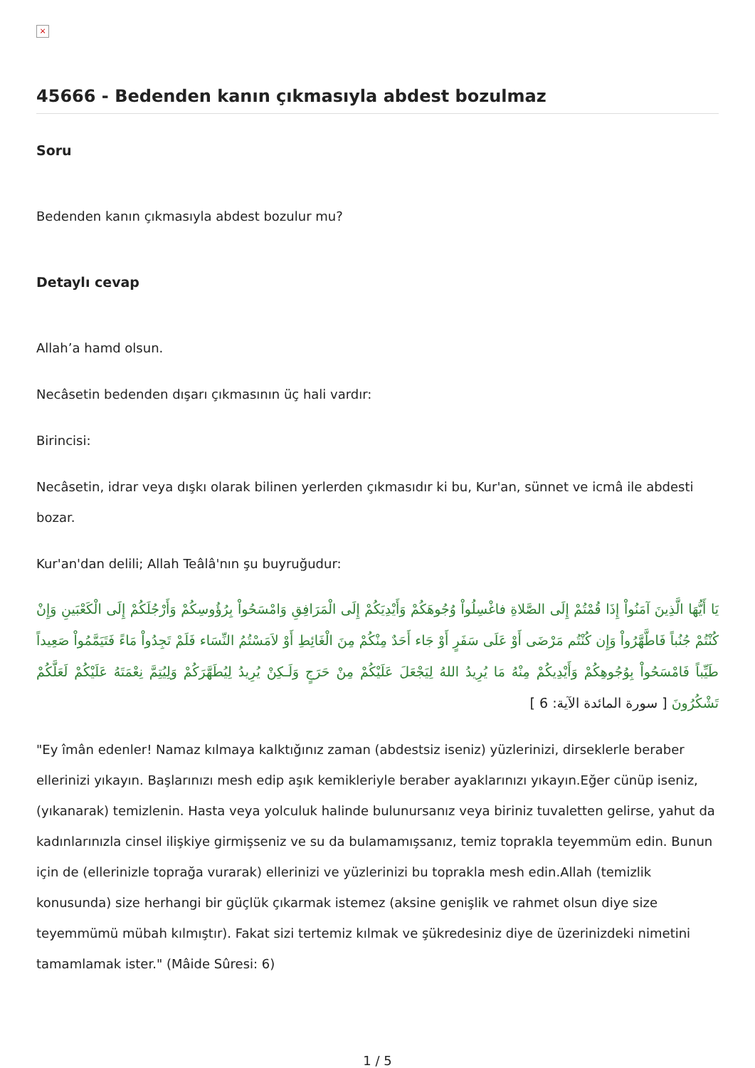×
45666 - Bedenden kanın çıkmasıyla abdest bozulmaz
Soru
Bedenden kanın çıkmasıyla abdest bozulur mu?
Detaylı cevap
Allah’a hamd olsun.
Necâsetin bedenden dışarı çıkmasının üç hali vardır:
Birincisi:
Necâsetin, idrar veya dışkı olarak bilinen yerlerden çıkmasıdır ki bu, Kur'an, sünnet ve icmâ ile abdesti bozar.
Kur'an'dan delili; Allah Teâlâ'nın şu buyruğudur:
يَا أَيُّهَا الَّذِينَ آمَنُواْ إِذَا قُمْتُمْ إِلَى الصَّلاةِ فاغْسِلُواْ وُجُوهَكُمْ وَأَيْدِيَكُمْ إِلَى الْمَرَافِقِ وَامْسَحُواْ بِرُؤُوسِكُمْ وَأَرْجُلَكُمْ إِلَى الْكَعْبَينِ وَإِنْ كُنْتُمْ جُنُباً فَاطَّهَّرُواْ وَإِن كُنْتُم مَرْضَى أَوْ عَلَى سَفَرٍ أَوْ جَاء أَحَدٌ مِنْكُمْ مِنَ الْغَائِطِ أَوْ لاَمَسْتُمُ النِّسَاء فَلَمْ تَجِدُواْ مَاءً فَتَيَمَّمُواْ صَعِيداً طَيِّباً فَامْسَحُواْ بِوُجُوهِكُمْ وَأَيْدِيكُمْ مِنْهُ مَا يُرِيدُ اللهُ لِيَجْعَلَ عَلَيْكُمْ مِنْ حَرَجٍ وَلَـكِنْ يُرِيدُ لِيُطَهَّرَكُمْ وَلِيُتِمَّ نِعْمَتَهُ عَلَيْكُمْ لَعَلَّكُمْ تَشْكُرُونَ [ سورة المائدة الآية: 6 ]
"Ey îmân edenler! Namaz kılmaya kalktığınız zaman (abdestsiz iseniz) yüzlerinizi, dirseklerle beraber ellerinizi yıkayın. Başlarınızı mesh edip aşık kemikleriyle beraber ayaklarınızı yıkayın.Eğer cünüp iseniz, (yıkanarak) temizlenin. Hasta veya yolculuk halinde bulunursanız veya biriniz tuvaletten gelirse, yahut da kadınlarınızla cinsel ilişkiye girmişseniz ve su da bulamamışsanız, temiz toprakla teyemmüm edin. Bunun için de (ellerinizle toprağa vurarak) ellerinizi ve yüzlerinizi bu toprakla mesh edin.Allah (temizlik konusunda) size herhangi bir güçlük çıkarmak istemez (aksine genişlik ve rahmet olsun diye size teyemmümü mübah kılmıştır). Fakat sizi tertemiz kılmak ve şükredesiniz diye de üzerinizdeki nimetini tamamlamak ister." (Mâide Sûresi: 6)
1 / 5